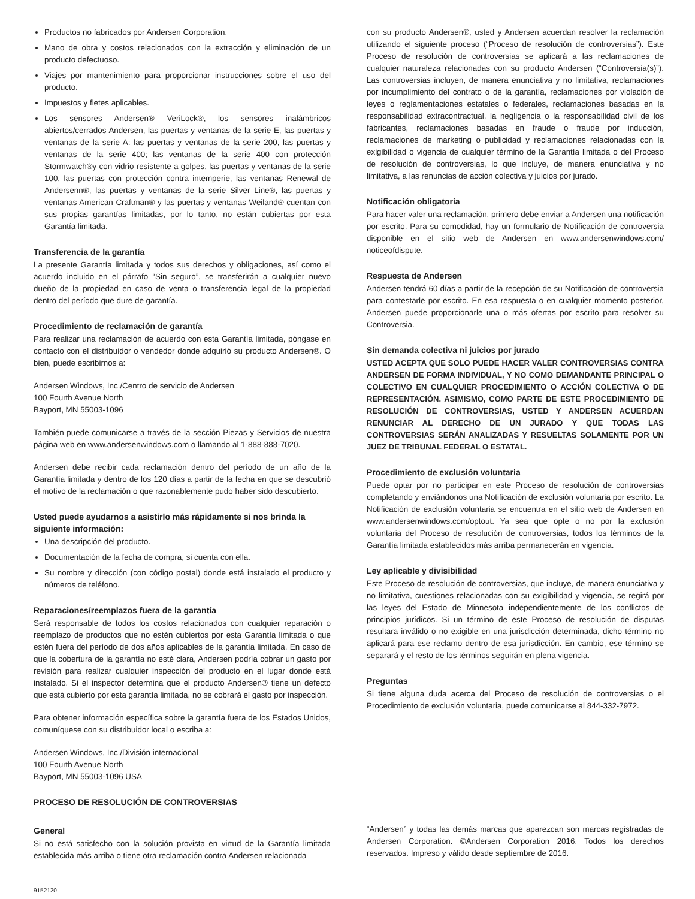Productos no fabricados por Andersen Corporation.
Mano de obra y costos relacionados con la extracción y eliminación de un producto defectuoso.
Viajes por mantenimiento para proporcionar instrucciones sobre el uso del producto.
Impuestos y fletes aplicables.
Los sensores Andersen® VeriLock®, los sensores inalámbricos abiertos/cerrados Andersen, las puertas y ventanas de la serie E, las puertas y ventanas de la serie A: las puertas y ventanas de la serie 200, las puertas y ventanas de la serie 400; las ventanas de la serie 400 con protección Stormwatch®y con vidrio resistente a golpes, las puertas y ventanas de la serie 100, las puertas con protección contra intemperie, las ventanas Renewal de Andersenn®, las puertas y ventanas de la serie Silver Line®, las puertas y ventanas American Craftman® y las puertas y ventanas Weiland® cuentan con sus propias garantías limitadas, por lo tanto, no están cubiertas por esta Garantía limitada.
Transferencia de la garantía
La presente Garantía limitada y todos sus derechos y obligaciones, así como el acuerdo incluido en el párrafo “Sin seguro”, se transferirán a cualquier nuevo dueño de la propiedad en caso de venta o transferencia legal de la propiedad dentro del período que dure de garantía.
Procedimiento de reclamación de garantía
Para realizar una reclamación de acuerdo con esta Garantía limitada, póngase en contacto con el distribuidor o vendedor donde adquirió su producto Andersen®. O bien, puede escribirnos a:
Andersen Windows, Inc./Centro de servicio de Andersen
100 Fourth Avenue North
Bayport, MN 55003-1096
También puede comunicarse a través de la sección Piezas y Servicios de nuestra página web en www.andersenwindows.com o llamando al 1-888-888-7020.
Andersen debe recibir cada reclamación dentro del período de un año de la Garantía limitada y dentro de los 120 días a partir de la fecha en que se descubrió el motivo de la reclamación o que razonablemente pudo haber sido descubierto.
Usted puede ayudarnos a asistirlo más rápidamente si nos brinda la siguiente información:
Una descripción del producto.
Documentación de la fecha de compra, si cuenta con ella.
Su nombre y dirección (con código postal) donde está instalado el producto y números de teléfono.
Reparaciones/reemplazos fuera de la garantía
Será responsable de todos los costos relacionados con cualquier reparación o reemplazo de productos que no estén cubiertos por esta Garantía limitada o que estén fuera del período de dos años aplicables de la garantía limitada. En caso de que la cobertura de la garantía no esté clara, Andersen podría cobrar un gasto por revisión para realizar cualquier inspección del producto en el lugar donde está instalado. Si el inspector determina que el producto Andersen® tiene un defecto que está cubierto por esta garantía limitada, no se cobrará el gasto por inspección.
Para obtener información específica sobre la garantía fuera de los Estados Unidos, comuníquese con su distribuidor local o escriba a:
Andersen Windows, Inc./División internacional
100 Fourth Avenue North
Bayport, MN 55003-1096 USA
PROCESO DE RESOLUCIÓN DE CONTROVERSIAS
General
Si no está satisfecho con la solución provista en virtud de la Garantía limitada establecida más arriba o tiene otra reclamación contra Andersen relacionada
con su producto Andersen®, usted y Andersen acuerdan resolver la reclamación utilizando el siguiente proceso (“Proceso de resolución de controversias”). Este Proceso de resolución de controversias se aplicará a las reclamaciones de cualquier naturaleza relacionadas con su producto Andersen (“Controversia(s)”). Las controversias incluyen, de manera enunciativa y no limitativa, reclamaciones por incumplimiento del contrato o de la garantía, reclamaciones por violación de leyes o reglamentaciones estatales o federales, reclamaciones basadas en la responsabilidad extracontractual, la negligencia o la responsabilidad civil de los fabricantes, reclamaciones basadas en fraude o fraude por inducción, reclamaciones de marketing o publicidad y reclamaciones relacionadas con la exigibilidad o vigencia de cualquier término de la Garantía limitada o del Proceso de resolución de controversias, lo que incluye, de manera enunciativa y no limitativa, a las renuncias de acción colectiva y juicios por jurado.
Notificación obligatoria
Para hacer valer una reclamación, primero debe enviar a Andersen una notificación por escrito. Para su comodidad, hay un formulario de Notificación de controversia disponible en el sitio web de Andersen en www.andersenwindows.com/ noticeofdispute.
Respuesta de Andersen
Andersen tendrá 60 días a partir de la recepción de su Notificación de controversia para contestarle por escrito. En esa respuesta o en cualquier momento posterior, Andersen puede proporcionarle una o más ofertas por escrito para resolver su Controversia.
Sin demanda colectiva ni juicios por jurado
USTED ACEPTA QUE SOLO PUEDE HACER VALER CONTROVERSIAS CONTRA ANDERSEN DE FORMA INDIVIDUAL, Y NO COMO DEMANDANTE PRINCIPAL O COLECTIVO EN CUALQUIER PROCEDIMIENTO O ACCIÓN COLECTIVA O DE REPRESENTACIÓN. ASIMISMO, COMO PARTE DE ESTE PROCEDIMIENTO DE RESOLUCIÓN DE CONTROVERSIAS, USTED Y ANDERSEN ACUERDAN RENUNCIAR AL DERECHO DE UN JURADO Y QUE TODAS LAS CONTROVERSIAS SERÁN ANALIZADAS Y RESUELTAS SOLAMENTE POR UN JUEZ DE TRIBUNAL FEDERAL O ESTATAL.
Procedimiento de exclusión voluntaria
Puede optar por no participar en este Proceso de resolución de controversias completando y enviándonos una Notificación de exclusión voluntaria por escrito. La Notificación de exclusión voluntaria se encuentra en el sitio web de Andersen en www.andersenwindows.com/optout. Ya sea que opte o no por la exclusión voluntaria del Proceso de resolución de controversias, todos los términos de la Garantía limitada establecidos más arriba permanecerán en vigencia.
Ley aplicable y divisibilidad
Este Proceso de resolución de controversias, que incluye, de manera enunciativa y no limitativa, cuestiones relacionadas con su exigibilidad y vigencia, se regirá por las leyes del Estado de Minnesota independientemente de los conflictos de principios jurídicos. Si un término de este Proceso de resolución de disputas resultara inválido o no exigible en una jurisdicción determinada, dicho término no aplicará para ese reclamo dentro de esa jurisdicción. En cambio, ese término se separará y el resto de los términos seguirán en plena vigencia.
Preguntas
Si tiene alguna duda acerca del Proceso de resolución de controversias o el Procedimiento de exclusión voluntaria, puede comunicarse al 844-332-7972.
“Andersen” y todas las demás marcas que aparezcan son marcas registradas de Andersen Corporation. ©Andersen Corporation 2016. Todos los derechos reservados. Impreso y válido desde septiembre de 2016.
9152120